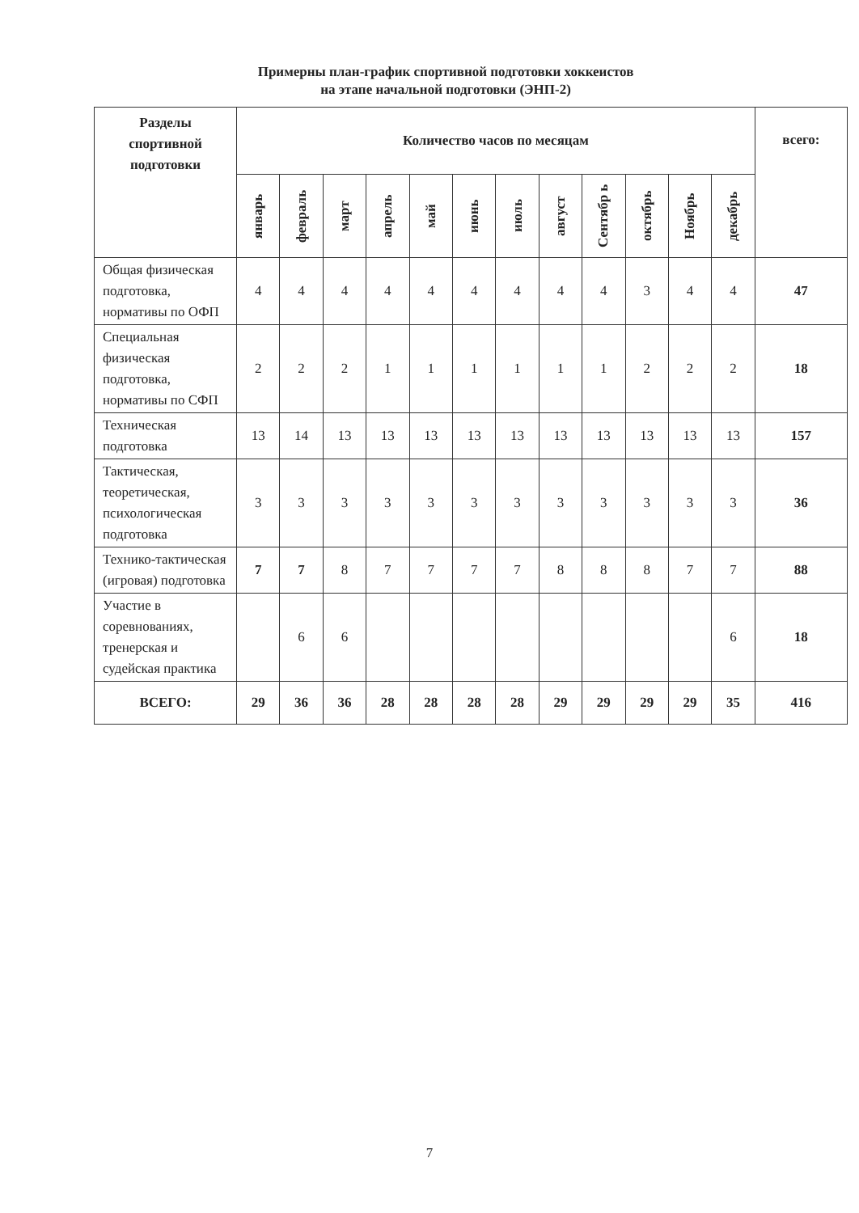Примерны план-график спортивной подготовки хоккеистов
на этапе начальной подготовки (ЭНП-2)
| Разделы спортивной подготовки | Количество часов по месяцам | | | | | | | | | | | | всего: |
| --- | --- | --- | --- | --- | --- | --- | --- | --- | --- | --- | --- | --- | --- |
| | январь | февраль | март | апрель | май | июнь | июль | август | Сентябр ь | октябрь | Ноябрь | декабрь | |
| Общая физическая подготовка, нормативы по ОФП | 4 | 4 | 4 | 4 | 4 | 4 | 4 | 4 | 4 | 3 | 4 | 4 | 47 |
| Специальная физическая подготовка, нормативы по СФП | 2 | 2 | 2 | 1 | 1 | 1 | 1 | 1 | 1 | 2 | 2 | 2 | 18 |
| Техническая подготовка | 13 | 14 | 13 | 13 | 13 | 13 | 13 | 13 | 13 | 13 | 13 | 13 | 157 |
| Тактическая, теоретическая, психологическая подготовка | 3 | 3 | 3 | 3 | 3 | 3 | 3 | 3 | 3 | 3 | 3 | 3 | 36 |
| Технико-тактическая (игровая) подготовка | 7 | 7 | 8 | 7 | 7 | 7 | 7 | 8 | 8 | 8 | 7 | 7 | 88 |
| Участие в соревнованиях, тренерская и судейская практика | | 6 | 6 | | | | | | | | | 6 | 18 |
| ВСЕГО: | 29 | 36 | 36 | 28 | 28 | 28 | 28 | 29 | 29 | 29 | 29 | 35 | 416 |
7